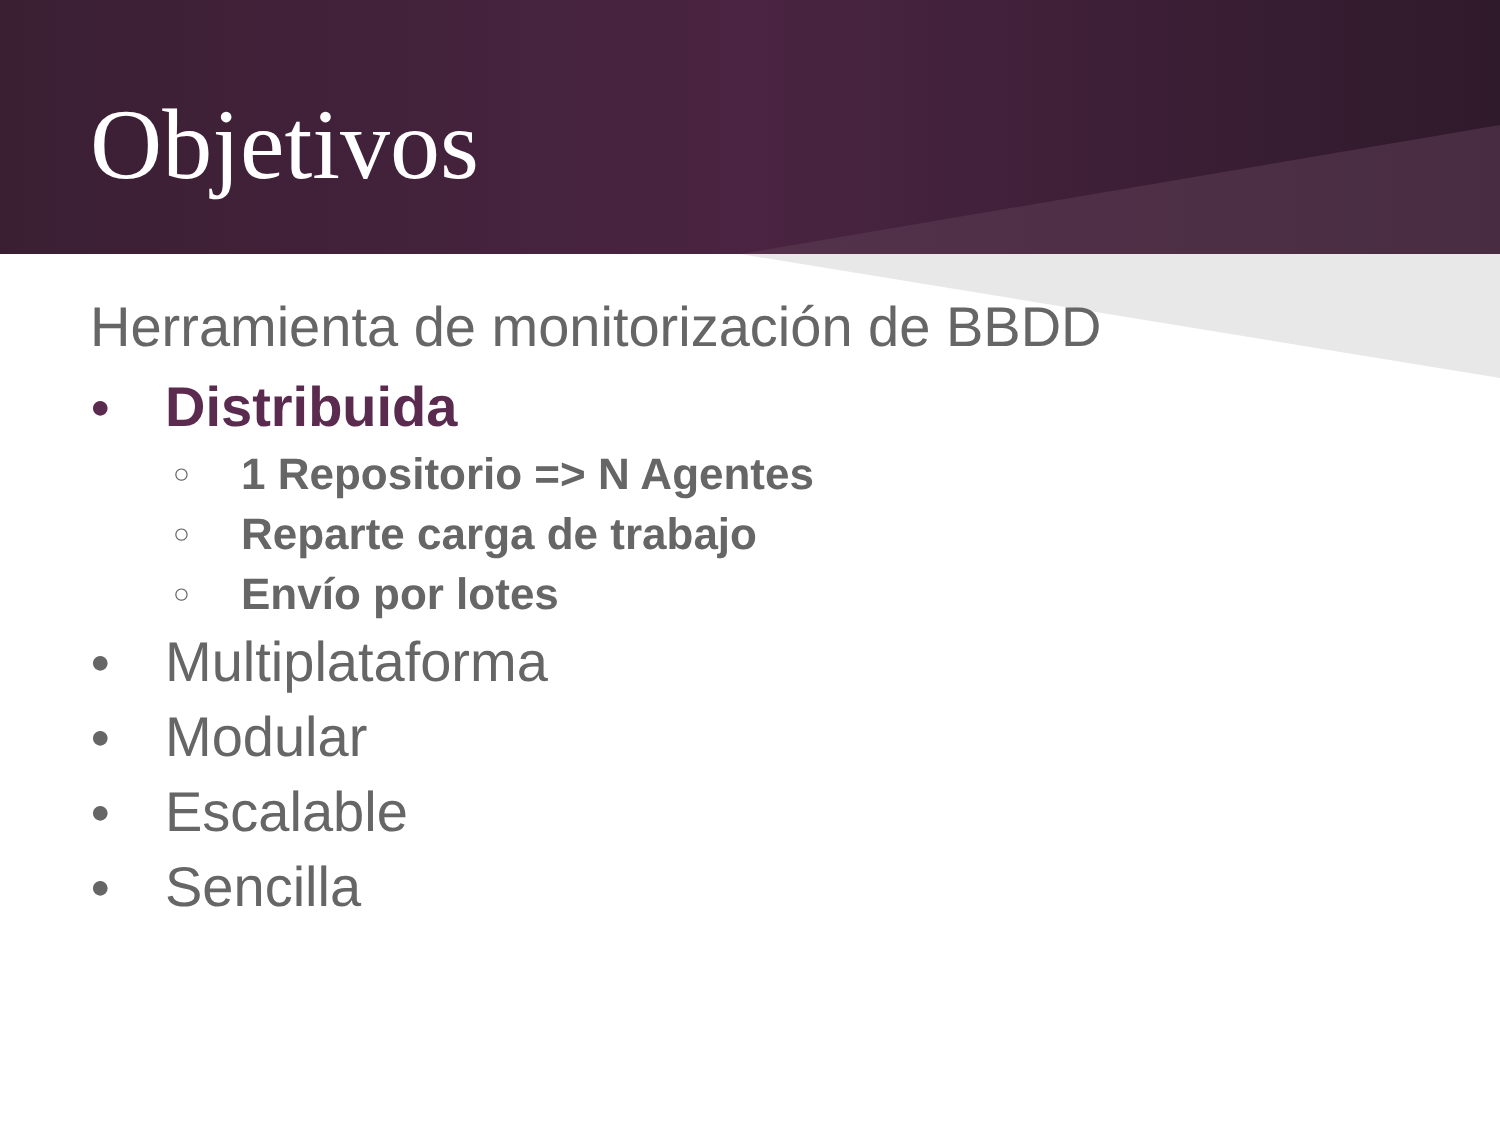Objetivos
Herramienta de monitorización de BBDD
● Distribuida
○ 1 Repositorio => N Agentes
○ Reparte carga de trabajo
○ Envío por lotes
● Multiplataforma
● Modular
● Escalable
● Sencilla